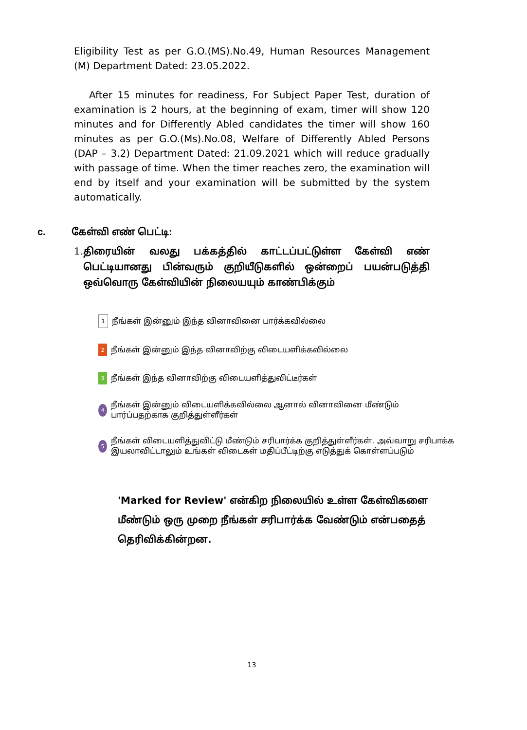Eligibility Test as per G.O.(MS).No.49, Human Resources Management (M) Department Dated: 23.05.2022.
After 15 minutes for readiness, For Subject Paper Test, duration of examination is 2 hours, at the beginning of exam, timer will show 120 minutes and for Differently Abled candidates the timer will show 160 minutes as per G.O.(Ms).No.08, Welfare of Differently Abled Persons (DAP – 3.2) Department Dated: 21.09.2021 which will reduce gradually with passage of time. When the timer reaches zero, the examination will end by itself and your examination will be submitted by the system automatically.
c. கேள்வி எண் பெட்டி:
1. திரையின் வலது பக்கத்தில் காட்டப்பட்டுள்ள கேள்வி எண் பெட்டியானது பின்வரும் குறியீடுகளில் ஒன்றைப் பயன்படுத்தி ஒவ்வொரு கேள்வியின் நிலையயும் காண்பிக்கும்
1 நீங்கள் இன்னும் இந்த வினாவினை பார்க்கவில்லை
2 நீங்கள் இன்னும் இந்த வினாவிற்கு விடையளிக்கவில்லை
3 நீங்கள் இந்த வினாவிற்கு விடையளித்துவிட்டீர்கள்
4 நீங்கள் இன்னும் விடையளிக்கவில்லை ஆனால் வினாவினை மீண்டும் பார்ப்பதற்காக குறித்துள்ளீர்கள்
5 நீங்கள் விடையளித்துவிட்டு மீண்டும் சரிபார்க்க குறித்துள்ளீர்கள். அவ்வாறு சரிபாக்க இயலாவிட்டாலும் உங்கள் விடைகள் மதிப்பீட்டிற்கு எடுத்துக் கொள்ளப்படும்
'Marked for Review' என்கிற நிலையில் உள்ள கேள்விகளை மீண்டும் ஒரு முறை நீங்கள் சரிபார்க்க வேண்டும் என்பதைத் தெரிவிக்கின்றன.
13